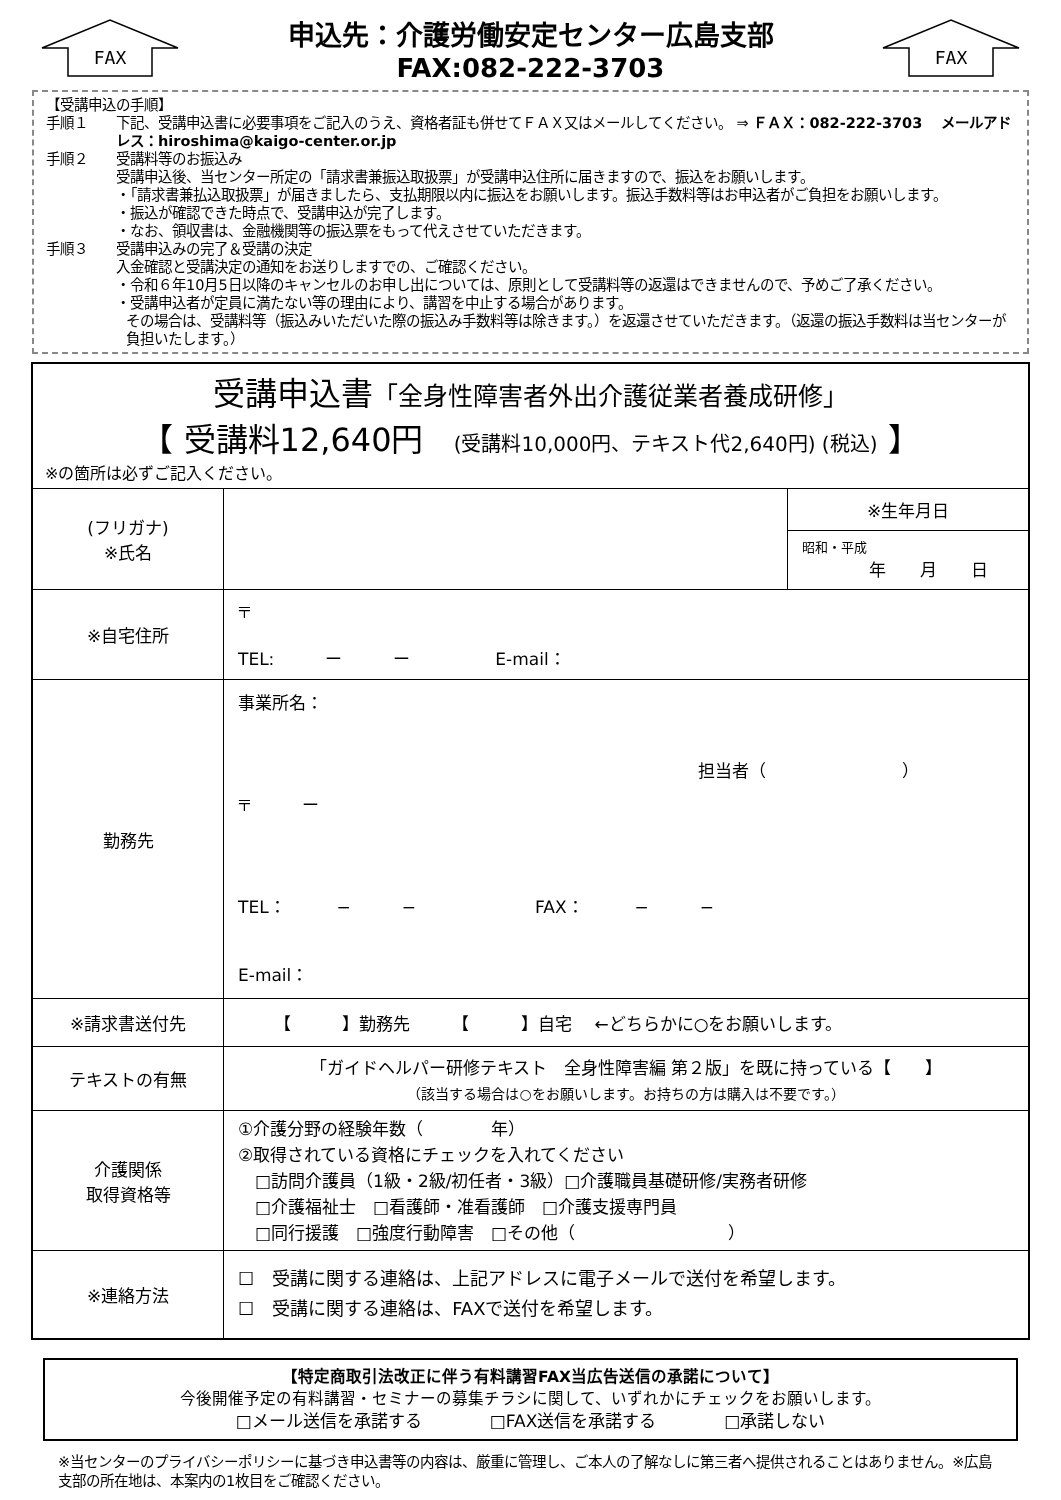FAX
申込先：介護労働安定センター広島支部
FAX:082-222-3703
FAX
【受講申込の手順】
手順１ 下記、受講申込書に必要事項をご記入のうえ、資格者証も併せてＦＡＸ又はメールしてください。 ⇒ ＦＡＸ：082-222-3703　 メールアドレス：hiroshima@kaigo-center.or.jp
手順２ 受講料等のお振込み
受講申込後、当センター所定の「請求書兼振込取扱票」が受講申込住所に届きますので、振込をお願いします。
・「請求書兼払込取扱票」が届きましたら、支払期限以内に振込をお願いします。振込手数料等はお申込者がご負担をお願いします。
・振込が確認できた時点で、受講申込が完了します。
・なお、領収書は、金融機関等の振込票をもって代えさせていただきます。
手順３ 受講申込みの完了＆受講の決定
入金確認と受講決定の通知をお送りしますでの、ご確認ください。
・令和６年10月5日以降のキャンセルのお申し出については、原則として受講料等の返還はできませんので、予めご了承ください。
・受講申込者が定員に満たない等の理由により、講習を中止する場合があります。
その場合は、受講料等（振込みいただいた際の振込み手数料等は除きます。）を返還させていただきます。（返還の振込手数料は当センターが負担いたします。）
| 受講申込書 「全身性障害者外出介護従業者養成研修」 【 受講料12,640円 (受講料10,000円、テキスト代2,640円) (税込) 】 ※の箇所は必ずご記入ください。 | | |
| (フリガナ) ※氏名 | | ※生年月日 昭和・平成 年 月 日 |
| ※自宅住所 | 〒 TEL: ー ー E-mail： | |
| 勤務先 | 事業所名： 担当者（ ） 〒 ー TEL： − − FAX： − − E-mail： | |
| ※請求書送付先 | 【 】勤務先 【 】自宅 ←どちらかに○をお願いします。 | |
| テキストの有無 | 「ガイドヘルパー研修テキスト 全身性障害編 第２版」を既に持っている【 】 （該当する場合は○をお願いします。お持ちの方は購入は不要です。） | |
| 介護関係 取得資格等 | ①介護分野の経験年数（ 年） ②取得されている資格にチェックを入れてください □訪問介護員（1級・2級/初任者・3級）□介護職員基礎研修/実務者研修 □介護福祉士 □看護師・准看護師 □介護支援専門員 □同行援護 □強度行動障害 □その他（ ） | |
| ※連絡方法 | ☐ 受講に関する連絡は、上記アドレスに電子メールで送付を希望します。 ☐ 受講に関する連絡は、FAXで送付を希望します。 | |
【特定商取引法改正に伴う有料講習FAX当広告送信の承諾について】
今後開催予定の有料講習・セミナーの募集チラシに関して、いずれかにチェックをお願いします。
□メール送信を承諾する　　　　□FAX送信を承諾する　　　　□承諾しない
※当センターのプライバシーポリシーに基づき申込書等の内容は、厳重に管理し、ご本人の了解なしに第三者へ提供されることはありません。※広島支部の所在地は、本案内の1枚目をご確認ください。